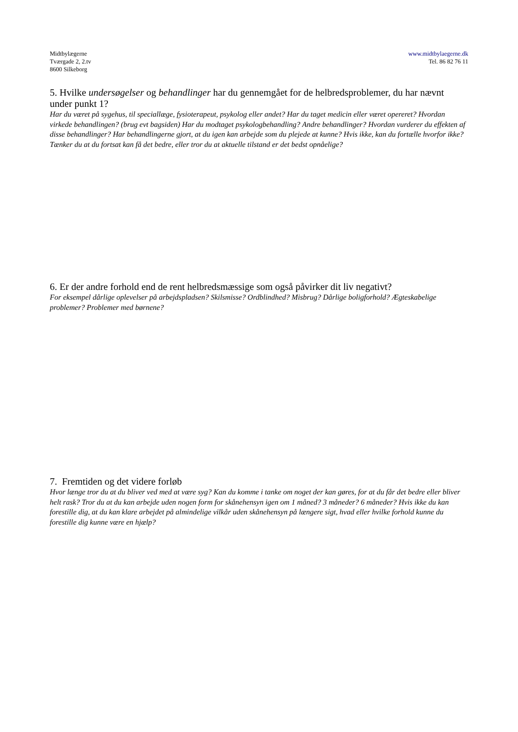Midtbylægerne
Tværgade 2, 2.tv
8600 Silkeborg
www.midtbylaegerne.dk
Tel. 86 82 76 11
5. Hvilke undersøgelser og behandlinger har du gennemgået for de helbredsproblemer, du har nævnt under punkt 1?
Har du været på sygehus, til speciallæge, fysioterapeut, psykolog eller andet? Har du taget medicin eller været opereret? Hvordan virkede behandlingen? (brug evt bagsiden) Har du modtaget psykologbehandling? Andre behandlinger? Hvordan vurderer du effekten af disse behandlinger? Har behandlingerne gjort, at du igen kan arbejde som du plejede at kunne? Hvis ikke, kan du fortælle hvorfor ikke? Tænker du at du fortsat kan få det bedre, eller tror du at aktuelle tilstand er det bedst opnåelige?
6. Er der andre forhold end de rent helbredsmæssige som også påvirker dit liv negativt?
For eksempel dårlige oplevelser på arbejdspladsen? Skilsmisse? Ordblindhed? Misbrug? Dårlige boligforhold? Ægteskabelige problemer? Problemer med børnene?
7. Fremtiden og det videre forløb
Hvor længe tror du at du bliver ved med at være syg? Kan du komme i tanke om noget der kan gøres, for at du får det bedre eller bliver helt rask? Tror du at du kan arbejde uden nogen form for skånehensyn igen om 1 måned? 3 måneder? 6 måneder? Hvis ikke du kan forestille dig, at du kan klare arbejdet på almindelige vilkår uden skånehensyn på længere sigt, hvad eller hvilke forhold kunne du forestille dig kunne være en hjælp?